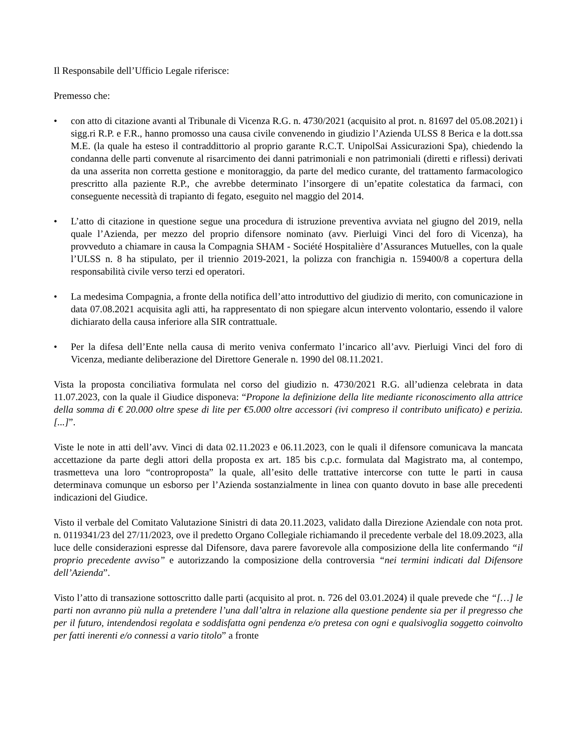Il Responsabile dell’Ufficio Legale riferisce:
Premesso che:
• con atto di citazione avanti al Tribunale di Vicenza R.G. n. 4730/2021 (acquisito al prot. n. 81697 del 05.08.2021) i sigg.ri R.P. e F.R., hanno promosso una causa civile convenendo in giudizio l’Azienda ULSS 8 Berica e la dott.ssa M.E. (la quale ha esteso il contraddittorio al proprio garante R.C.T. UnipolSai Assicurazioni Spa), chiedendo la condanna delle parti convenute al risarcimento dei danni patrimoniali e non patrimoniali (diretti e riflessi) derivati da una asserita non corretta gestione e monitoraggio, da parte del medico curante, del trattamento farmacologico prescritto alla paziente R.P., che avrebbe determinato l’insorgere di un’epatite colestatica da farmaci, con conseguente necessità di trapianto di fegato, eseguito nel maggio del 2014.
• L’atto di citazione in questione segue una procedura di istruzione preventiva avviata nel giugno del 2019, nella quale l’Azienda, per mezzo del proprio difensore nominato (avv. Pierluigi Vinci del foro di Vicenza), ha provveduto a chiamare in causa la Compagnia SHAM - Société Hospitalière d’Assurances Mutuelles, con la quale l’ULSS n. 8 ha stipulato, per il triennio 2019-2021, la polizza con franchigia n. 159400/8 a copertura della responsabilità civile verso terzi ed operatori.
• La medesima Compagnia, a fronte della notifica dell’atto introduttivo del giudizio di merito, con comunicazione in data 07.08.2021 acquisita agli atti, ha rappresentato di non spiegare alcun intervento volontario, essendo il valore dichiarato della causa inferiore alla SIR contrattuale.
• Per la difesa dell’Ente nella causa di merito veniva confermato l’incarico all’avv. Pierluigi Vinci del foro di Vicenza, mediante deliberazione del Direttore Generale n. 1990 del 08.11.2021.
Vista la proposta conciliativa formulata nel corso del giudizio n. 4730/2021 R.G. all’udienza celebrata in data 11.07.2023, con la quale il Giudice disponeva: “Propone la definizione della lite mediante riconoscimento alla attrice della somma di € 20.000 oltre spese di lite per €5.000 oltre accessori (ivi compreso il contributo unificato) e perizia. [...]”.
Viste le note in atti dell’avv. Vinci di data 02.11.2023 e 06.11.2023, con le quali il difensore comunicava la mancata accettazione da parte degli attori della proposta ex art. 185 bis c.p.c. formulata dal Magistrato ma, al contempo, trasmetteva una loro “controproposta” la quale, all’esito delle trattative intercorse con tutte le parti in causa determinava comunque un esborso per l’Azienda sostanzialmente in linea con quanto dovuto in base alle precedenti indicazioni del Giudice.
Visto il verbale del Comitato Valutazione Sinistri di data 20.11.2023, validato dalla Direzione Aziendale con nota prot. n. 0119341/23 del 27/11/2023, ove il predetto Organo Collegiale richiamando il precedente verbale del 18.09.2023, alla luce delle considerazioni espresse dal Difensore, dava parere favorevole alla composizione della lite confermando “il proprio precedente avviso” e autorizzando la composizione della controversia “nei termini indicati dal Difensore dell’Azienda”.
Visto l’atto di transazione sottoscritto dalle parti (acquisito al prot. n. 726 del 03.01.2024) il quale prevede che “[…] le parti non avranno più nulla a pretendere l’una dall’altra in relazione alla questione pendente sia per il pregresso che per il futuro, intendendosi regolata e soddisfatta ogni pendenza e/o pretesa con ogni e qualsivoglia soggetto coinvolto per fatti inerenti e/o connessi a vario titolo” a fronte